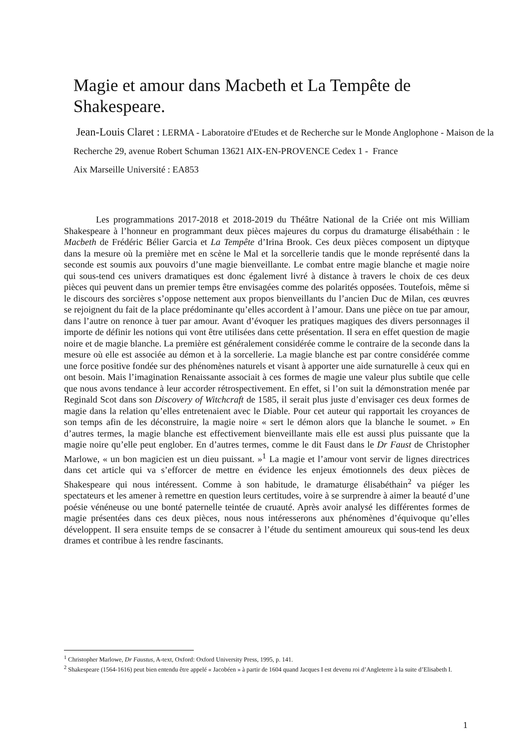Magie et amour dans Macbeth et La Tempête de Shakespeare.
Jean-Louis Claret : LERMA - Laboratoire d'Etudes et de Recherche sur le Monde Anglophone - Maison de la Recherche 29, avenue Robert Schuman 13621 AIX-EN-PROVENCE Cedex 1 - France
Aix Marseille Université : EA853
Les programmations 2017-2018 et 2018-2019 du Théâtre National de la Criée ont mis William Shakespeare à l’honneur en programmant deux pièces majeures du corpus du dramaturge élisabéthain : le Macbeth de Frédéric Bélier Garcia et La Tempête d’Irina Brook. Ces deux pièces composent un diptyque dans la mesure où la première met en scène le Mal et la sorcellerie tandis que le monde représenté dans la seconde est soumis aux pouvoirs d’une magie bienveillante. Le combat entre magie blanche et magie noire qui sous-tend ces univers dramatiques est donc également livré à distance à travers le choix de ces deux pièces qui peuvent dans un premier temps être envisagées comme des polarités opposées. Toutefois, même si le discours des sorcières s’oppose nettement aux propos bienveillants du l’ancien Duc de Milan, ces œuvres se rejoignent du fait de la place prédominante qu’elles accordent à l’amour. Dans une pièce on tue par amour, dans l’autre on renonce à tuer par amour. Avant d’évoquer les pratiques magiques des divers personnages il importe de définir les notions qui vont être utilisées dans cette présentation. Il sera en effet question de magie noire et de magie blanche. La première est généralement considérée comme le contraire de la seconde dans la mesure où elle est associée au démon et à la sorcellerie. La magie blanche est par contre considérée comme une force positive fondée sur des phénomènes naturels et visant à apporter une aide surnaturelle à ceux qui en ont besoin. Mais l’imagination Renaissante associait à ces formes de magie une valeur plus subtile que celle que nous avons tendance à leur accorder rétrospectivement. En effet, si l’on suit la démonstration menée par Reginald Scot dans son Discovery of Witchcraft de 1585, il serait plus juste d’envisager ces deux formes de magie dans la relation qu’elles entretenaient avec le Diable. Pour cet auteur qui rapportait les croyances de son temps afin de les déconstruire, la magie noire « sert le démon alors que la blanche le soumet. » En d’autres termes, la magie blanche est effectivement bienveillante mais elle est aussi plus puissante que la magie noire qu’elle peut englober. En d’autres termes, comme le dit Faust dans le Dr Faust de Christopher Marlowe, « un bon magicien est un dieu puissant. »<sup>1</sup> La magie et l’amour vont servir de lignes directrices dans cet article qui va s’efforcer de mettre en évidence les enjeux émotionnels des deux pièces de Shakespeare qui nous intéressent. Comme à son habitude, le dramaturge élisabéthain<sup>2</sup> va piéger les spectateurs et les amener à remettre en question leurs certitudes, voire à se surprendre à aimer la beauté d’une poésie vénéneuse ou une bonté paternelle teintée de cruauté. Après avoir analysé les différentes formes de magie présentées dans ces deux pièces, nous nous intéresserons aux phénomènes d’équivoque qu’elles développent. Il sera ensuite temps de se consacrer à l’étude du sentiment amoureux qui sous-tend les deux drames et contribue à les rendre fascinants.
<sup>1</sup> Christopher Marlowe, Dr Faustus, A-text, Oxford: Oxford University Press, 1995, p. 141.
<sup>2</sup> Shakespeare (1564-1616) peut bien entendu être appelé « Jacobéen » à partir de 1604 quand Jacques I est devenu roi d’Angleterre à la suite d’Elisabeth I.
1